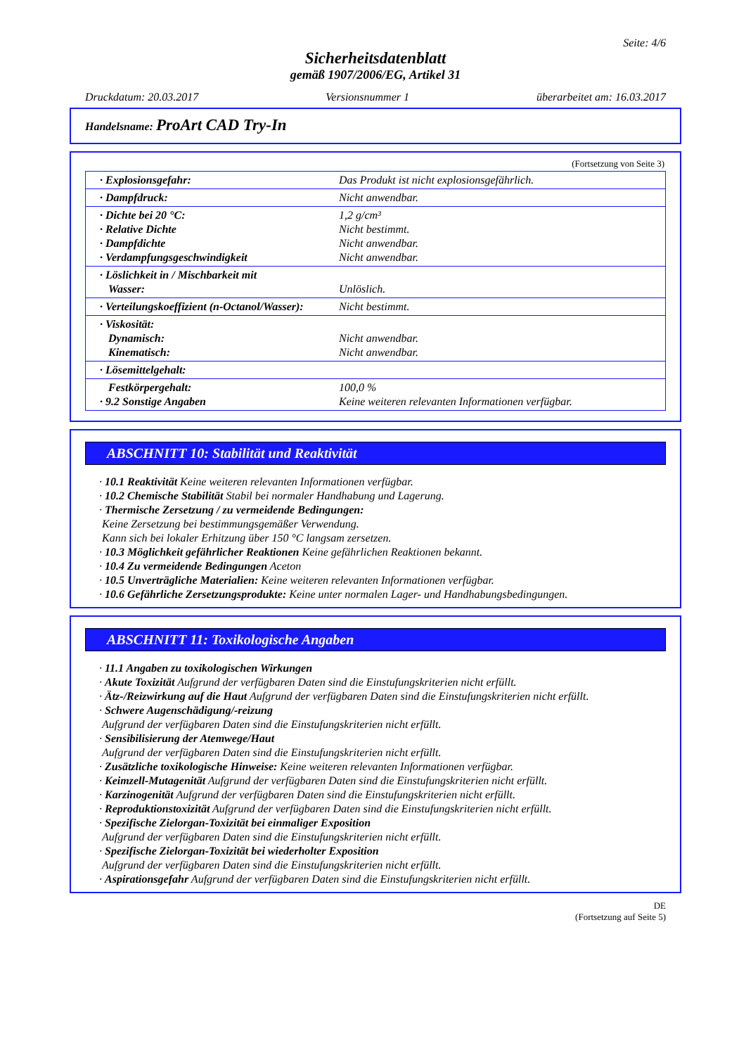Seite: 4/6
Sicherheitsdatenblatt
gemäß 1907/2006/EG, Artikel 31
Druckdatum: 20.03.2017 Versionsnummer 1 überarbeitet am: 16.03.2017
Handelsname: ProArt CAD Try-In
(Fortsetzung von Seite 3)
| · Explosionsgefahr: | Das Produkt ist nicht explosionsgefährlich. |
| · Dampfdruck: | Nicht anwendbar. |
| · Dichte bei 20 °C: · Relative Dichte · Dampfdichte · Verdampfungsgeschwindigkeit | 1,2 g/cm³ Nicht bestimmt. Nicht anwendbar. Nicht anwendbar. |
| · Löslichkeit in / Mischbarkeit mit Wasser: | Unlöslich. |
| · Verteilungskoeffizient (n-Octanol/Wasser): | Nicht bestimmt. |
| · Viskosität: Dynamisch: Kinematisch: | Nicht anwendbar. Nicht anwendbar. |
| · Lösemittelgehalt: | |
| Festkörpergehalt: · 9.2 Sonstige Angaben | 100,0 % Keine weiteren relevanten Informationen verfügbar. |
ABSCHNITT 10: Stabilität und Reaktivität
· 10.1 Reaktivität Keine weiteren relevanten Informationen verfügbar.
· 10.2 Chemische Stabilität Stabil bei normaler Handhabung und Lagerung.
· Thermische Zersetzung / zu vermeidende Bedingungen:
Keine Zersetzung bei bestimmungsgemäßer Verwendung.
Kann sich bei lokaler Erhitzung über 150 °C langsam zersetzen.
· 10.3 Möglichkeit gefährlicher Reaktionen Keine gefährlichen Reaktionen bekannt.
· 10.4 Zu vermeidende Bedingungen Aceton
· 10.5 Unverträgliche Materialien: Keine weiteren relevanten Informationen verfügbar.
· 10.6 Gefährliche Zersetzungsprodukte: Keine unter normalen Lager- und Handhabungsbedingungen.
ABSCHNITT 11: Toxikologische Angaben
· 11.1 Angaben zu toxikologischen Wirkungen
· Akute Toxizität Aufgrund der verfügbaren Daten sind die Einstufungskriterien nicht erfüllt.
· Ätz-/Reizwirkung auf die Haut Aufgrund der verfügbaren Daten sind die Einstufungskriterien nicht erfüllt.
· Schwere Augenschädigung/-reizung
Aufgrund der verfügbaren Daten sind die Einstufungskriterien nicht erfüllt.
· Sensibilisierung der Atemwege/Haut
Aufgrund der verfügbaren Daten sind die Einstufungskriterien nicht erfüllt.
· Zusätzliche toxikologische Hinweise: Keine weiteren relevanten Informationen verfügbar.
· Keimzell-Mutagenität Aufgrund der verfügbaren Daten sind die Einstufungskriterien nicht erfüllt.
· Karzinogenität Aufgrund der verfügbaren Daten sind die Einstufungskriterien nicht erfüllt.
· Reproduktionstoxizität Aufgrund der verfügbaren Daten sind die Einstufungskriterien nicht erfüllt.
· Spezifische Zielorgan-Toxizität bei einmaliger Exposition
Aufgrund der verfügbaren Daten sind die Einstufungskriterien nicht erfüllt.
· Spezifische Zielorgan-Toxizität bei wiederholter Exposition
Aufgrund der verfügbaren Daten sind die Einstufungskriterien nicht erfüllt.
· Aspirationsgefahr Aufgrund der verfügbaren Daten sind die Einstufungskriterien nicht erfüllt.
DE
(Fortsetzung auf Seite 5)